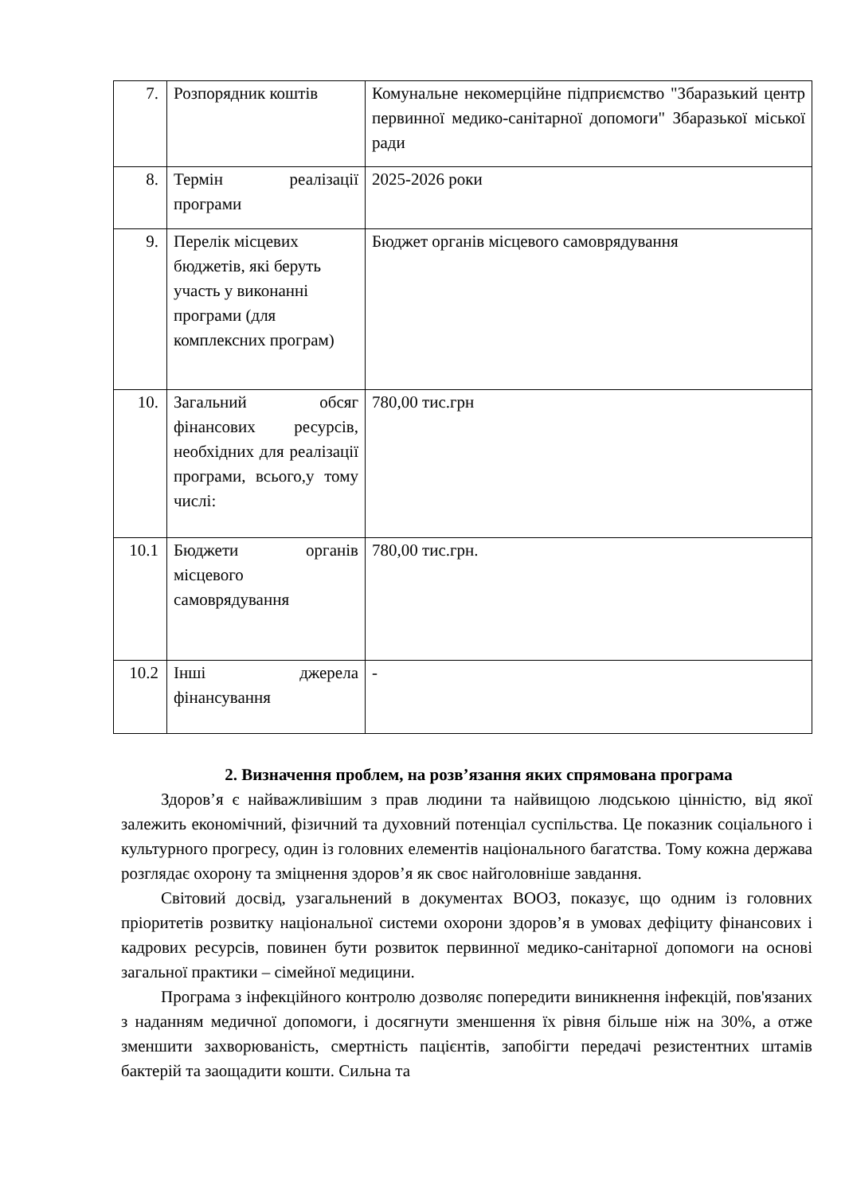| 7. | Розпорядник коштів | Комунальне некомерційне підприємство "Збаразький центр первинної медико-санітарної допомоги" Збаразької міської ради |
| 8. | Термін реалізації програми | 2025-2026 роки |
| 9. | Перелік місцевих бюджетів, які беруть участь у виконанні програми (для комплексних програм) | Бюджет органів місцевого самоврядування |
| 10. | Загальний обсяг фінансових ресурсів, необхідних для реалізації програми, всього,у тому числі: | 780,00 тис.грн |
| 10.1 | Бюджети органів місцевого самоврядування | 780,00 тис.грн. |
| 10.2 | Інші джерела фінансування | - |
2. Визначення проблем, на розв’язання яких спрямована програма
Здоров’я є найважливішим з прав людини та найвищою людською цінністю, від якої залежить економічний, фізичний та духовний потенціал суспільства. Це показник соціального і культурного прогресу, один із головних елементів національного багатства. Тому кожна держава розглядає охорону та зміцнення здоров’я як своє найголовніше завдання.
Світовий досвід, узагальнений в документах ВООЗ, показує, що одним із головних пріоритетів розвитку національної системи охорони здоров’я в умовах дефіциту фінансових і кадрових ресурсів, повинен бути розвиток первинної медико-санітарної допомоги на основі загальної практики – сімейної медицини.
Програма з інфекційного контролю дозволяє попередити виникнення інфекцій, пов'язаних з наданням медичної допомоги, і досягнути зменшення їх рівня більше ніж на 30%, а отже зменшити захворюваність, смертність пацієнтів, запобігти передачі резистентних штамів бактерій та заощадити кошти. Сильна та